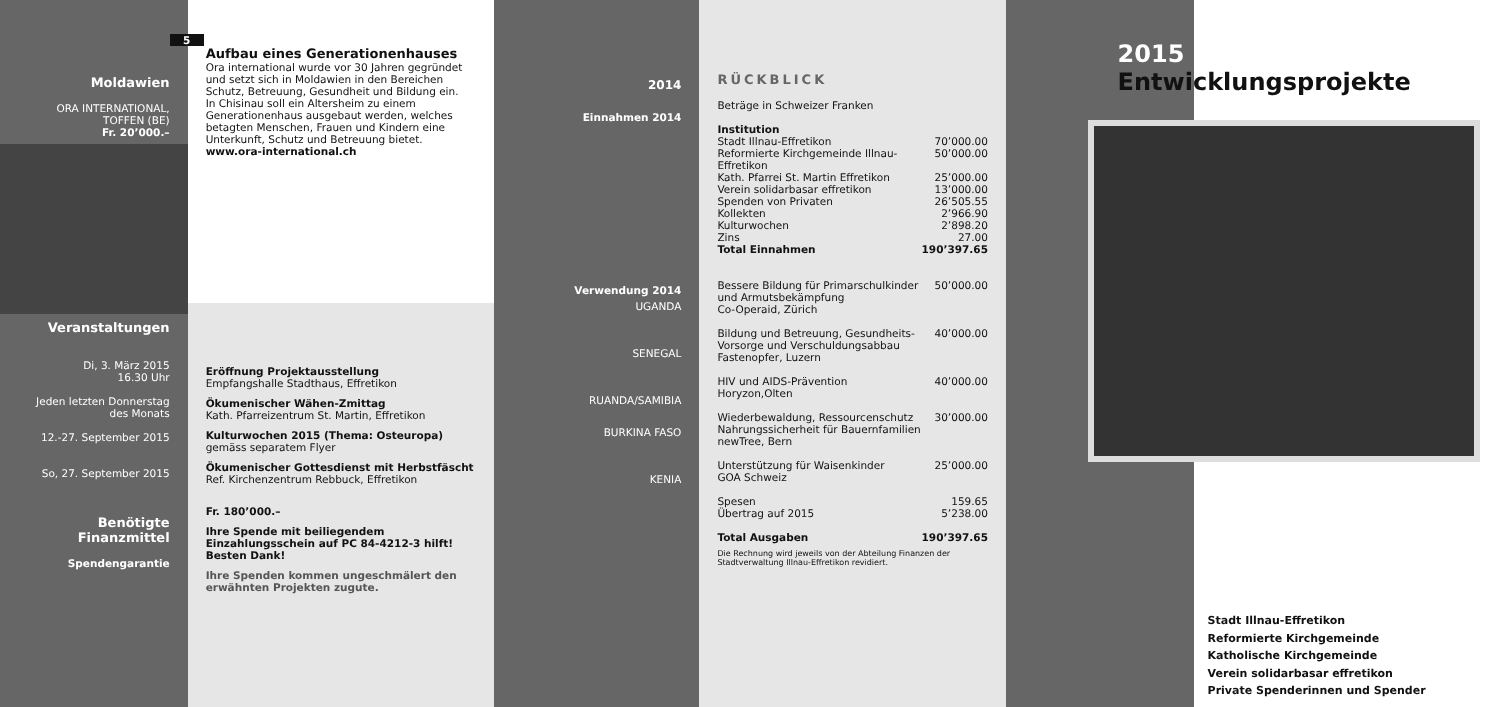Moldawien
ORA INTERNATIONAL,
TOFFEN (BE)
Fr. 20’000.–
Veranstaltungen
Di, 3. März 2015
16.30 Uhr
Jeden letzten Donnerstag
des Monats
12.-27. September 2015
So, 27. September 2015
Benötigte
Finanzmittel
Spendengarantie
5
Aufbau eines Generationen­hauses
Ora international wurde vor 30 Jahren gegründet und setzt sich in Moldawien in den Bereichen Schutz, Betreuung, Gesundheit und Bildung ein. In Chisinau soll ein Altersheim zu einem Generationenhaus ausgebaut werden, welches betagten Menschen, Frauen und Kindern eine Unterkunft, Schutz und Betreuung bietet.
www.ora-international.ch
Eröffnung Projektausstellung
Empfangshalle Stadthaus, Effretikon
Ökumenischer Wähen-Zmittag
Kath. Pfarreizentrum St. Martin, Effretikon
Kulturwochen 2015 (Thema: Osteuropa)
gemäss separatem Flyer
Ökumenischer Gottesdienst mit Herbstfäscht
Ref. Kirchenzentrum Rebbuck, Effretikon
Fr. 180’000.–
Ihre Spende mit beiliegendem Einzahlungsschein auf PC 84-4212-3 hilft! Besten Dank!
Ihre Spenden kommen ungeschmälert den erwähnten Projekten zugute.
2014
Einnahmen 2014
Verwendung 2014
UGANDA
SENEGAL
RUANDA/SAMIBIA
BURKINA FASO
KENIA
RÜCKBLICK
Beträge in Schweizer Franken
| Institution | |
| Stadt Illnau-Effretikon | 70’000.00 |
| Reformierte Kirchgemeinde Illnau-Effretikon | 50’000.00 |
| Kath. Pfarrei St. Martin Effretikon | 25’000.00 |
| Verein solidarbasar effretikon | 13’000.00 |
| Spenden von Privaten | 26’505.55 |
| Kollekten | 2’966.90 |
| Kulturwochen | 2’898.20 |
| Zins | 27.00 |
| Total Einnahmen | 190’397.65 |
| Bessere Bildung für Primarschulkinder und Armutsbekämpfung Co-Operaid, Zürich | 50’000.00 |
| Bildung und Betreuung, Gesundheits-Vorsorge und Verschuldungsabbau Fastenopfer, Luzern | 40’000.00 |
| HIV und AIDS-Prävention Horyzon,Olten | 40’000.00 |
| Wiederbewaldung, Ressourcenschutz Nahrungssicherheit für Bauernfamilien newTree, Bern | 30’000.00 |
| Unterstützung für Waisenkinder GOA Schweiz | 25’000.00 |
| Spesen | 159.65 |
| Übertrag auf 2015 | 5’238.00 |
| Total Ausgaben | 190’397.65 |
Die Rechnung wird jeweils von der Abteilung Finanzen der Stadtverwaltung Illnau-Effretikon revidiert.
2015 Entwicklungsprojekte
Stadt Illnau-Effretikon
Reformierte Kirchgemeinde
Katholische Kirchgemeinde
Verein solidarbasar effretikon
Private Spenderinnen und Spender